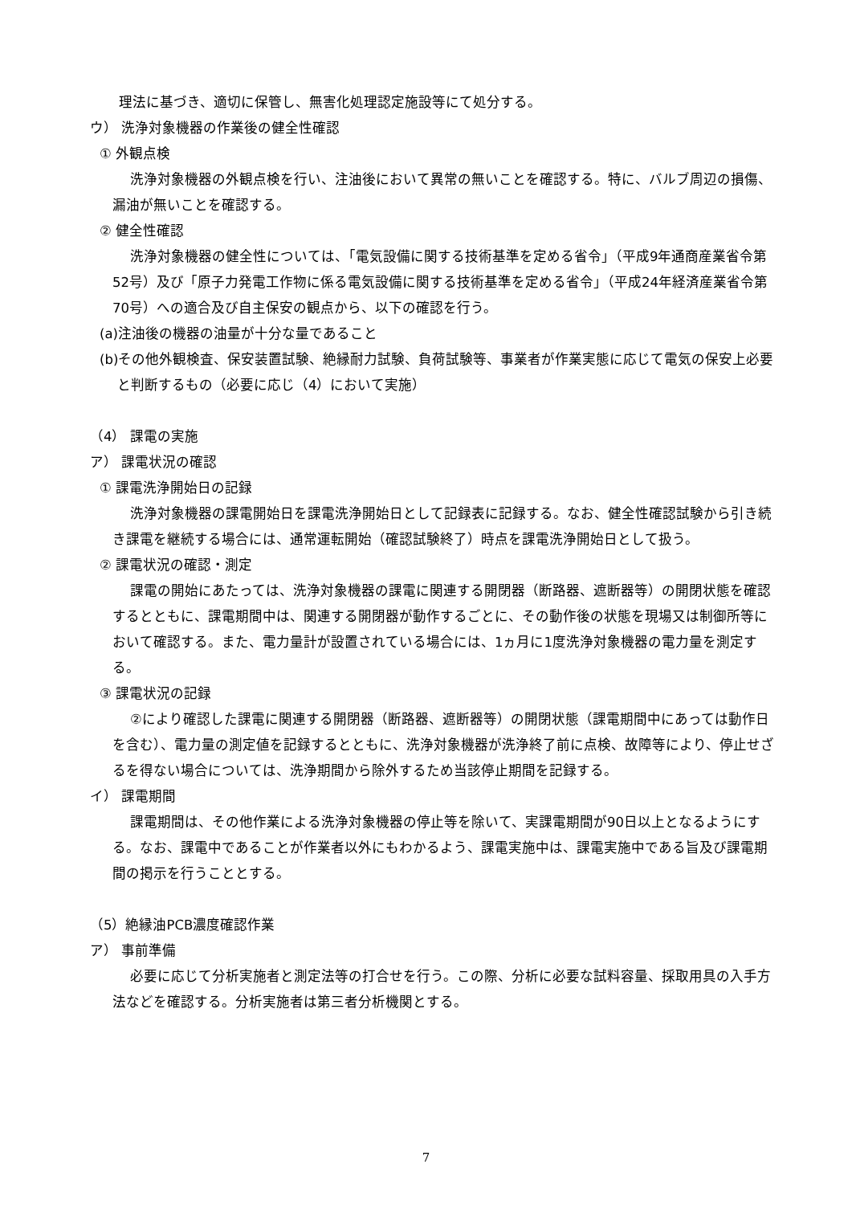理法に基づき、適切に保管し、無害化処理認定施設等にて処分する。
ウ） 洗浄対象機器の作業後の健全性確認
① 外観点検
洗浄対象機器の外観点検を行い、注油後において異常の無いことを確認する。特に、バルブ周辺の損傷、漏油が無いことを確認する。
② 健全性確認
洗浄対象機器の健全性については、「電気設備に関する技術基準を定める省令」（平成9年通商産業省令第52号）及び「原子力発電工作物に係る電気設備に関する技術基準を定める省令」（平成24年経済産業省令第70号）への適合及び自主保安の観点から、以下の確認を行う。
(a)注油後の機器の油量が十分な量であること
(b)その他外観検査、保安装置試験、絶縁耐力試験、負荷試験等、事業者が作業実態に応じて電気の保安上必要と判断するもの（必要に応じ（4）において実施）
（4） 課電の実施
ア） 課電状況の確認
① 課電洗浄開始日の記録
洗浄対象機器の課電開始日を課電洗浄開始日として記録表に記録する。なお、健全性確認試験から引き続き課電を継続する場合には、通常運転開始（確認試験終了）時点を課電洗浄開始日として扱う。
② 課電状況の確認・測定
課電の開始にあたっては、洗浄対象機器の課電に関連する開閉器（断路器、遮断器等）の開閉状態を確認するとともに、課電期間中は、関連する開閉器が動作するごとに、その動作後の状態を現場又は制御所等において確認する。また、電力量計が設置されている場合には、1ヵ月に1度洗浄対象機器の電力量を測定する。
③ 課電状況の記録
②により確認した課電に関連する開閉器（断路器、遮断器等）の開閉状態（課電期間中にあっては動作日を含む）、電力量の測定値を記録するとともに、洗浄対象機器が洗浄終了前に点検、故障等により、停止せざるを得ない場合については、洗浄期間から除外するため当該停止期間を記録する。
イ） 課電期間
課電期間は、その他作業による洗浄対象機器の停止等を除いて、実課電期間が90日以上となるようにする。なお、課電中であることが作業者以外にもわかるよう、課電実施中は、課電実施中である旨及び課電期間の掲示を行うこととする。
（5）絶縁油PCB濃度確認作業
ア） 事前準備
必要に応じて分析実施者と測定法等の打合せを行う。この際、分析に必要な試料容量、採取用具の入手方法などを確認する。分析実施者は第三者分析機関とする。
7